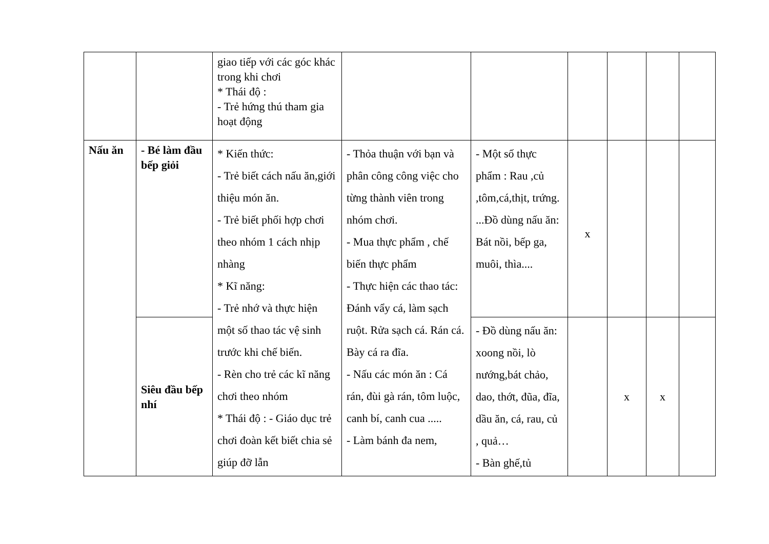| | | giao tiếp với các góc khác trong khi chơi * Thái độ : - Trẻ hứng thú tham gia hoạt động | | | | | | |
| Nấu ăn | - Bé làm đầu bếp giỏi | * Kiến thức: - Trẻ biết cách nấu ăn,giới thiệu món ăn. - Trẻ biết phối hợp chơi theo nhóm 1 cách nhịp nhàng * Kĩ năng: - Trẻ nhớ và thực hiện một số thao tác vệ sinh trước khi chế biến. - Rèn cho trẻ các kĩ năng chơi theo nhóm * Thái độ : - Giáo dục trẻ chơi đoàn kết biết chia sẻ giúp đỡ lẫn | - Thỏa thuận với bạn và phân công công việc cho từng thành viên trong nhóm chơi. - Mua thực phẩm , chế biến thực phẩm - Thực hiện các thao tác: Đánh vẩy cá, làm sạch ruột. Rửa sạch cá. Rán cá. Bày cá ra đĩa. - Nấu các món ăn : Cá rán, đùi gà rán, tôm luộc, canh bí, canh cua ..... - Làm bánh đa nem, | - Một số thực phẩm : Rau ,củ ,tôm,cá,thịt, trứng. ...Đồ dùng nấu ăn: Bát nồi, bếp ga, muôi, thìa.... | x | | | |
| | Siêu đầu bếp nhí | | | - Đồ dùng nấu ăn: xoong nồi, lò nướng,bát chảo, dao, thớt, đũa, đĩa, dầu ăn, cá, rau, củ , quả… - Bàn ghế,tủ | | x | x | |